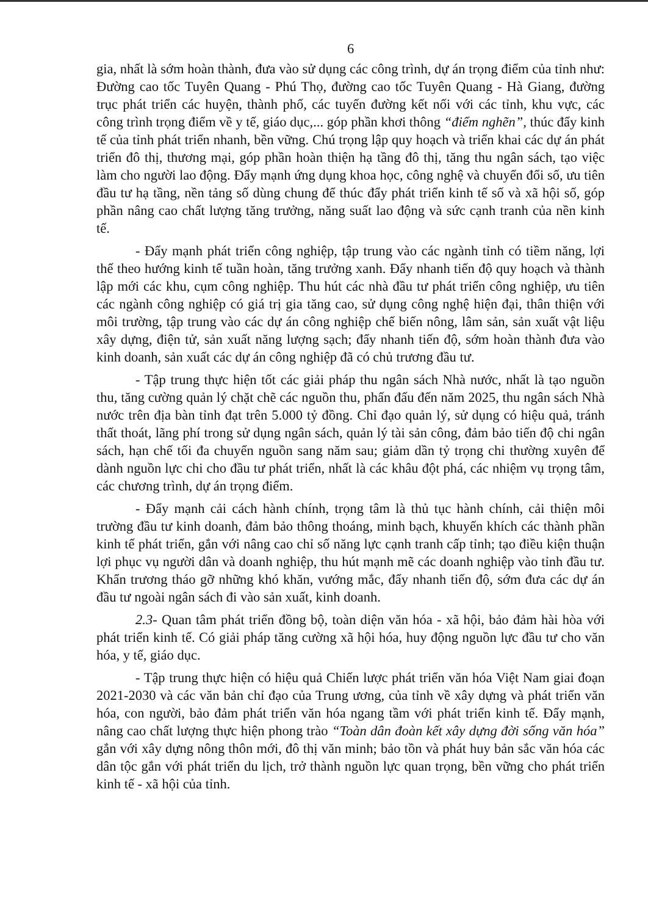6
gia, nhất là sớm hoàn thành, đưa vào sử dụng các công trình, dự án trọng điểm của tỉnh như: Đường cao tốc Tuyên Quang - Phú Thọ, đường cao tốc Tuyên Quang - Hà Giang, đường trục phát triển các huyện, thành phố, các tuyến đường kết nối với các tỉnh, khu vực, các công trình trọng điểm về y tế, giáo dục,... góp phần khơi thông “điểm nghẽn”, thúc đẩy kinh tế của tỉnh phát triển nhanh, bền vững. Chú trọng lập quy hoạch và triển khai các dự án phát triển đô thị, thương mại, góp phần hoàn thiện hạ tầng đô thị, tăng thu ngân sách, tạo việc làm cho người lao động. Đẩy mạnh ứng dụng khoa học, công nghệ và chuyển đổi số, ưu tiên đầu tư hạ tầng, nền tảng số dùng chung để thúc đẩy phát triển kinh tế số và xã hội số, góp phần nâng cao chất lượng tăng trưởng, năng suất lao động và sức cạnh tranh của nền kinh tế.
- Đẩy mạnh phát triển công nghiệp, tập trung vào các ngành tỉnh có tiềm năng, lợi thế theo hướng kinh tế tuần hoàn, tăng trưởng xanh. Đẩy nhanh tiến độ quy hoạch và thành lập mới các khu, cụm công nghiệp. Thu hút các nhà đầu tư phát triển công nghiệp, ưu tiên các ngành công nghiệp có giá trị gia tăng cao, sử dụng công nghệ hiện đại, thân thiện với môi trường, tập trung vào các dự án công nghiệp chế biến nông, lâm sản, sản xuất vật liệu xây dựng, điện tử, sản xuất năng lượng sạch; đẩy nhanh tiến độ, sớm hoàn thành đưa vào kinh doanh, sản xuất các dự án công nghiệp đã có chủ trương đầu tư.
- Tập trung thực hiện tốt các giải pháp thu ngân sách Nhà nước, nhất là tạo nguồn thu, tăng cường quản lý chặt chẽ các nguồn thu, phấn đấu đến năm 2025, thu ngân sách Nhà nước trên địa bàn tỉnh đạt trên 5.000 tỷ đồng. Chỉ đạo quản lý, sử dụng có hiệu quả, tránh thất thoát, lãng phí trong sử dụng ngân sách, quản lý tài sản công, đảm bảo tiến độ chi ngân sách, hạn chế tối đa chuyển nguồn sang năm sau; giảm dần tỷ trọng chi thường xuyên để dành nguồn lực chi cho đầu tư phát triển, nhất là các khâu đột phá, các nhiệm vụ trọng tâm, các chương trình, dự án trọng điểm.
- Đẩy mạnh cải cách hành chính, trọng tâm là thủ tục hành chính, cải thiện môi trường đầu tư kinh doanh, đảm bảo thông thoáng, minh bạch, khuyến khích các thành phần kinh tế phát triển, gắn với nâng cao chỉ số năng lực cạnh tranh cấp tỉnh; tạo điều kiện thuận lợi phục vụ người dân và doanh nghiệp, thu hút mạnh mẽ các doanh nghiệp vào tỉnh đầu tư. Khẩn trương tháo gỡ những khó khăn, vướng mắc, đẩy nhanh tiến độ, sớm đưa các dự án đầu tư ngoài ngân sách đi vào sản xuất, kinh doanh.
2.3- Quan tâm phát triển đồng bộ, toàn diện văn hóa - xã hội, bảo đảm hài hòa với phát triển kinh tế. Có giải pháp tăng cường xã hội hóa, huy động nguồn lực đầu tư cho văn hóa, y tế, giáo dục.
- Tập trung thực hiện có hiệu quả Chiến lược phát triển văn hóa Việt Nam giai đoạn 2021-2030 và các văn bản chỉ đạo của Trung ương, của tỉnh về xây dựng và phát triển văn hóa, con người, bảo đảm phát triển văn hóa ngang tầm với phát triển kinh tế. Đẩy mạnh, nâng cao chất lượng thực hiện phong trào “Toàn dân đoàn kết xây dựng đời sống văn hóa” gắn với xây dựng nông thôn mới, đô thị văn minh; bảo tồn và phát huy bản sắc văn hóa các dân tộc gắn với phát triển du lịch, trở thành nguồn lực quan trọng, bền vững cho phát triển kinh tế - xã hội của tỉnh.